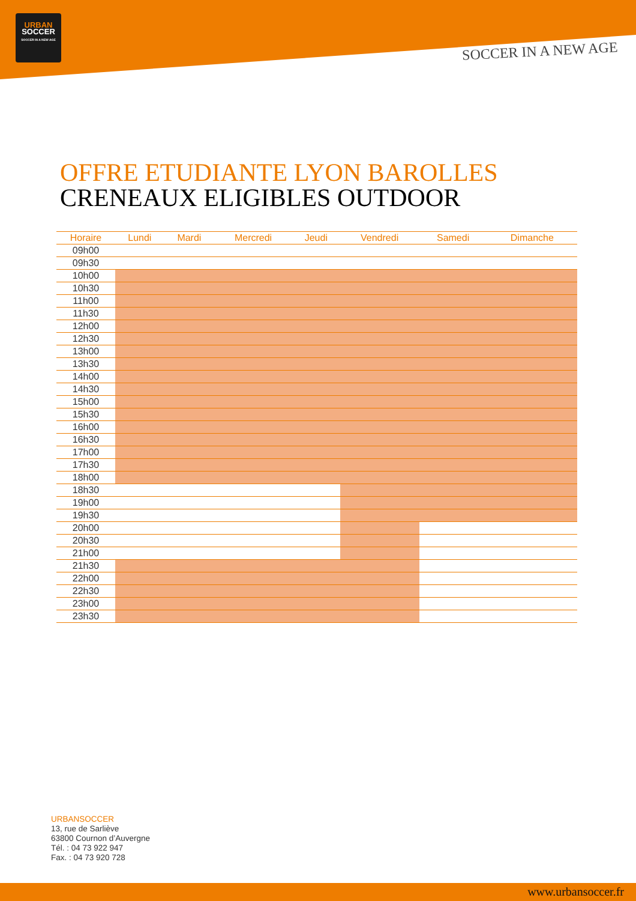URBAN
SOCCER
SOCCER IN A NEW AGE
SOCCER IN A NEW AGE
OFFRE ETUDIANTE LYON BAROLLES
CRENEAUX ELIGIBLES OUTDOOR
| Horaire | Lundi | Mardi | Mercredi | Jeudi | Vendredi | Samedi | Dimanche |
| --- | --- | --- | --- | --- | --- | --- | --- |
| 09h00 | | | | | | | |
| 09h30 | | | | | | | |
| 10h00 | | | | | | | |
| 10h30 | | | | | | | |
| 11h00 | | | | | | | |
| 11h30 | | | | | | | |
| 12h00 | | | | | | | |
| 12h30 | | | | | | | |
| 13h00 | | | | | | | |
| 13h30 | | | | | | | |
| 14h00 | | | | | | | |
| 14h30 | | | | | | | |
| 15h00 | | | | | | | |
| 15h30 | | | | | | | |
| 16h00 | | | | | | | |
| 16h30 | | | | | | | |
| 17h00 | | | | | | | |
| 17h30 | | | | | | | |
| 18h00 | | | | | | | |
| 18h30 | | | | | | | |
| 19h00 | | | | | | | |
| 19h30 | | | | | | | |
| 20h00 | | | | | | | |
| 20h30 | | | | | | | |
| 21h00 | | | | | | | |
| 21h30 | | | | | | | |
| 22h00 | | | | | | | |
| 22h30 | | | | | | | |
| 23h00 | | | | | | | |
| 23h30 | | | | | | | |
URBANSOCCER
13, rue de Sarliève
63800 Cournon d’Auvergne
Tél. : 04 73 922 947
Fax. : 04 73 920 728
www.urbansoccer.fr